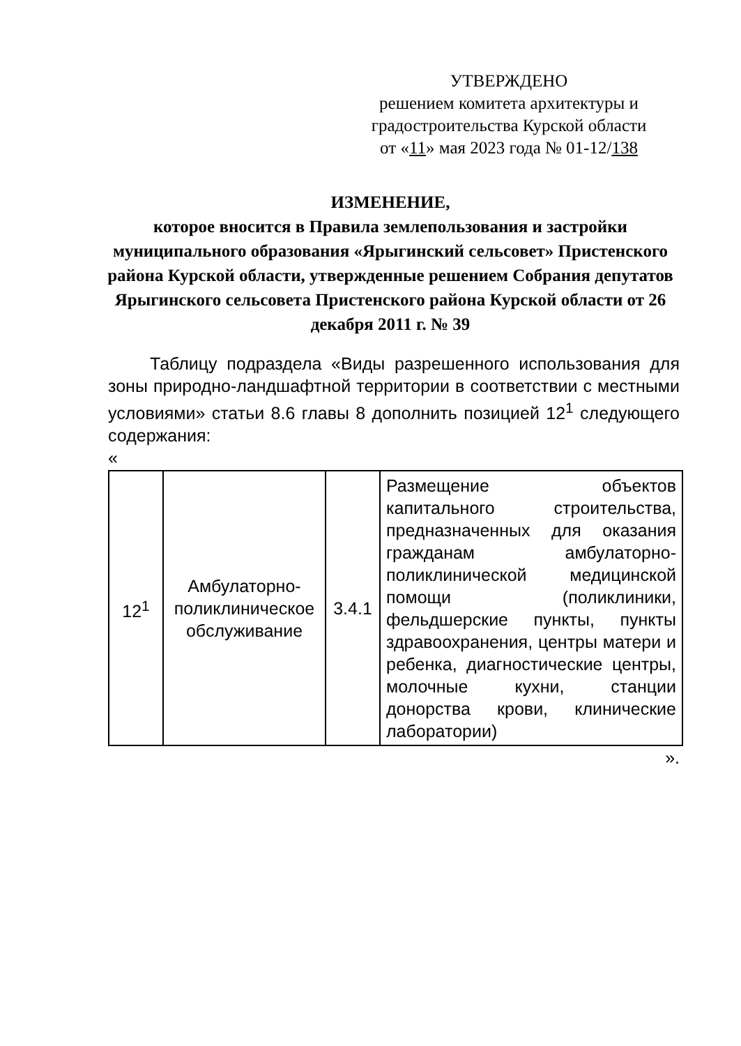УТВЕРЖДЕНО
решением комитета архитектуры и
градостроительства Курской области
от «11» мая 2023 года № 01-12/138
ИЗМЕНЕНИЕ,
которое вносится в Правила землепользования и застройки муниципального образования «Ярыгинский сельсовет» Пристенского района Курской области, утвержденные решением Собрания депутатов Ярыгинского сельсовета Пристенского района Курской области от 26 декабря 2011 г. № 39
Таблицу подраздела «Виды разрешенного использования для зоны природно-ландшафтной территории в соответствии с местными условиями» статьи 8.6 главы 8 дополнить позицией 12<sup>1</sup> следующего содержания:
«
| 12<sup>1</sup> | Амбулаторно-поликлиническое обслуживание | 3.4.1 | Размещение объектов капитального строительства, предназначенных для оказания гражданам амбулаторно-поликлинической медицинской помощи (поликлиники, фельдшерские пункты, пункты здравоохранения, центры матери и ребенка, диагностические центры, молочные кухни, станции донорства крови, клинические лаборатории) |
».